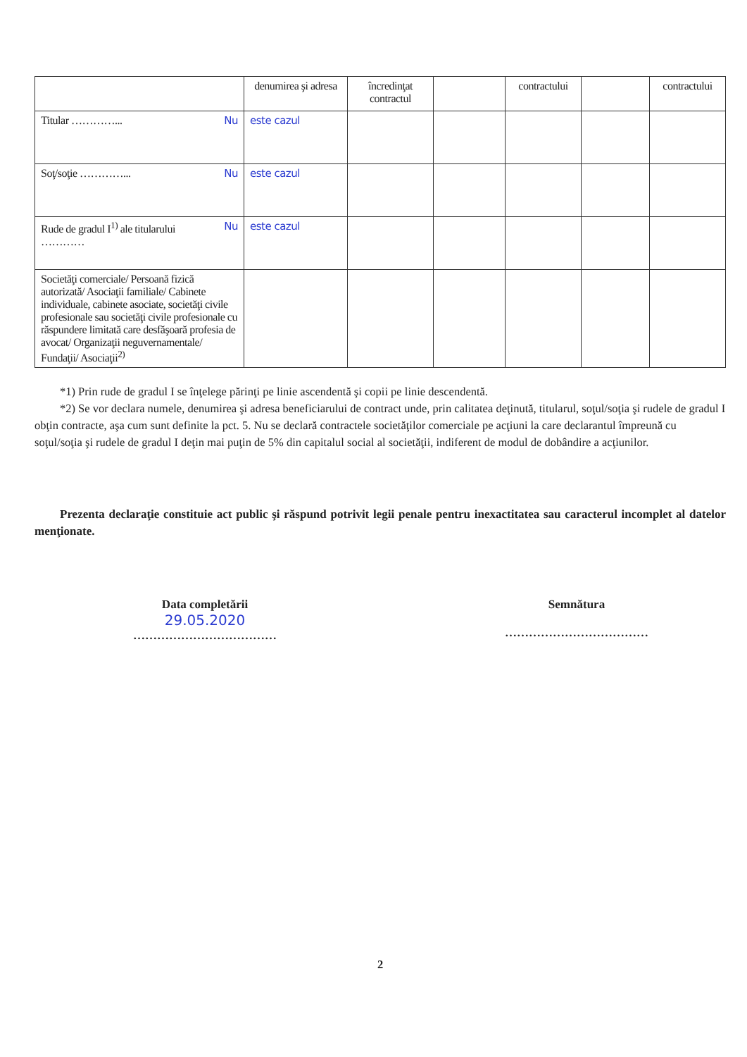| | denumirea şi adresa | încredinţat contractul | | contractului | | contractului |
| --- | --- | --- | --- | --- | --- | --- |
| Titular …………... Nu | este cazul | | | | | |
| Soţ/soţie …………... Nu | este cazul | | | | | |
| Rude de gradul I<sup>1)</sup> ale titularului Nu ………… | este cazul | | | | | |
| Societăţi comerciale/ Persoană fizică autorizată/ Asociaţii familiale/ Cabinete individuale, cabinete asociate, societăţi civile profesionale sau societăţi civile profesionale cu răspundere limitată care desfăşoară profesia de avocat/ Organizaţii neguvernamentale/ Fundaţii/ Asociaţii<sup>2)</sup> | | | | | | |
*1) Prin rude de gradul I se înţelege părinţi pe linie ascendentă şi copii pe linie descendentă.
*2) Se vor declara numele, denumirea şi adresa beneficiarului de contract unde, prin calitatea deţinută, titularul, soţul/soţia şi rudele de gradul I obţin contracte, aşa cum sunt definite la pct. 5. Nu se declară contractele societăţilor comerciale pe acţiuni la care declarantul împreună cu soţul/soţia şi rudele de gradul I deţin mai puţin de 5% din capitalul social al societăţii, indiferent de modul de dobândire a acţiunilor.
Prezenta declaraţie constituie act public şi răspund potrivit legii penale pentru inexactitatea sau caracterul incomplet al datelor menţionate.
Data completării
29.05.2020
………………………………
Semnătura
………………………………
2